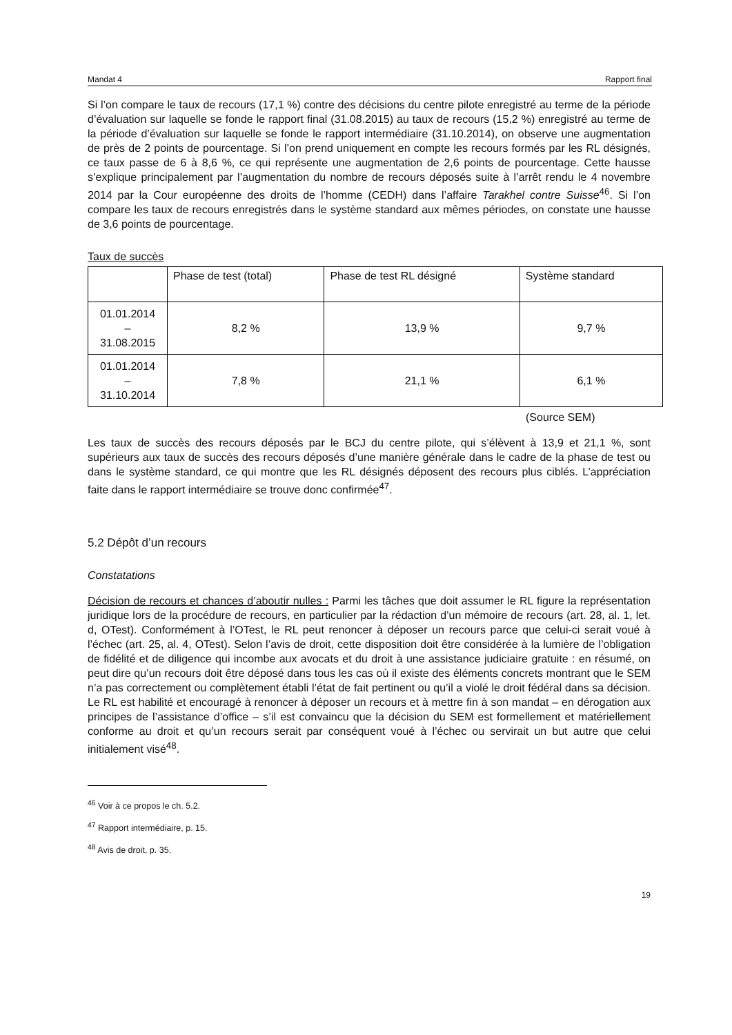Mandat 4 Rapport final
Si l’on compare le taux de recours (17,1 %) contre des décisions du centre pilote enregistré au terme de la période d’évaluation sur laquelle se fonde le rapport final (31.08.2015) au taux de recours (15,2 %) enregistré au terme de la période d’évaluation sur laquelle se fonde le rapport intermédiaire (31.10.2014), on observe une augmentation de près de 2 points de pourcentage. Si l’on prend uniquement en compte les recours formés par les RL désignés, ce taux passe de 6 à 8,6 %, ce qui représente une augmentation de 2,6 points de pourcentage. Cette hausse s’explique principalement par l’augmentation du nombre de recours déposés suite à l’arrêt rendu le 4 novembre 2014 par la Cour européenne des droits de l’homme (CEDH) dans l’affaire Tarakhel contre Suisse<sup>46</sup>. Si l’on compare les taux de recours enregistrés dans le système standard aux mêmes périodes, on constate une hausse de 3,6 points de pourcentage.
Taux de succès
| | Phase de test (total) | Phase de test RL désigné | Système standard |
| --- | --- | --- | --- |
| 01.01.2014 – 31.08.2015 | 8,2 % | 13,9 % | 9,7 % |
| 01.01.2014 – 31.10.2014 | 7,8 % | 21,1 % | 6,1 % |
(Source SEM)
Les taux de succès des recours déposés par le BCJ du centre pilote, qui s’élèvent à 13,9 et 21,1 %, sont supérieurs aux taux de succès des recours déposés d’une manière générale dans le cadre de la phase de test ou dans le système standard, ce qui montre que les RL désignés déposent des recours plus ciblés. L’appréciation faite dans le rapport intermédiaire se trouve donc confirmée<sup>47</sup>.
5.2 Dépôt d’un recours
Constatations
Décision de recours et chances d’aboutir nulles : Parmi les tâches que doit assumer le RL figure la représentation juridique lors de la procédure de recours, en particulier par la rédaction d’un mémoire de recours (art. 28, al. 1, let. d, OTest). Conformément à l’OTest, le RL peut renoncer à déposer un recours parce que celui-ci serait voué à l’échec (art. 25, al. 4, OTest). Selon l’avis de droit, cette disposition doit être considérée à la lumière de l’obligation de fidélité et de diligence qui incombe aux avocats et du droit à une assistance judiciaire gratuite : en résumé, on peut dire qu’un recours doit être déposé dans tous les cas où il existe des éléments concrets montrant que le SEM n’a pas correctement ou complètement établi l’état de fait pertinent ou qu’il a violé le droit fédéral dans sa décision. Le RL est habilité et encouragé à renoncer à déposer un recours et à mettre fin à son mandat – en dérogation aux principes de l’assistance d’office – s’il est convaincu que la décision du SEM est formellement et matériellement conforme au droit et qu’un recours serait par conséquent voué à l’échec ou servirait un but autre que celui initialement visé<sup>48</sup>.
<sup>46</sup> Voir à ce propos le ch. 5.2.
<sup>47</sup> Rapport intermédiaire, p. 15.
<sup>48</sup> Avis de droit, p. 35.
19